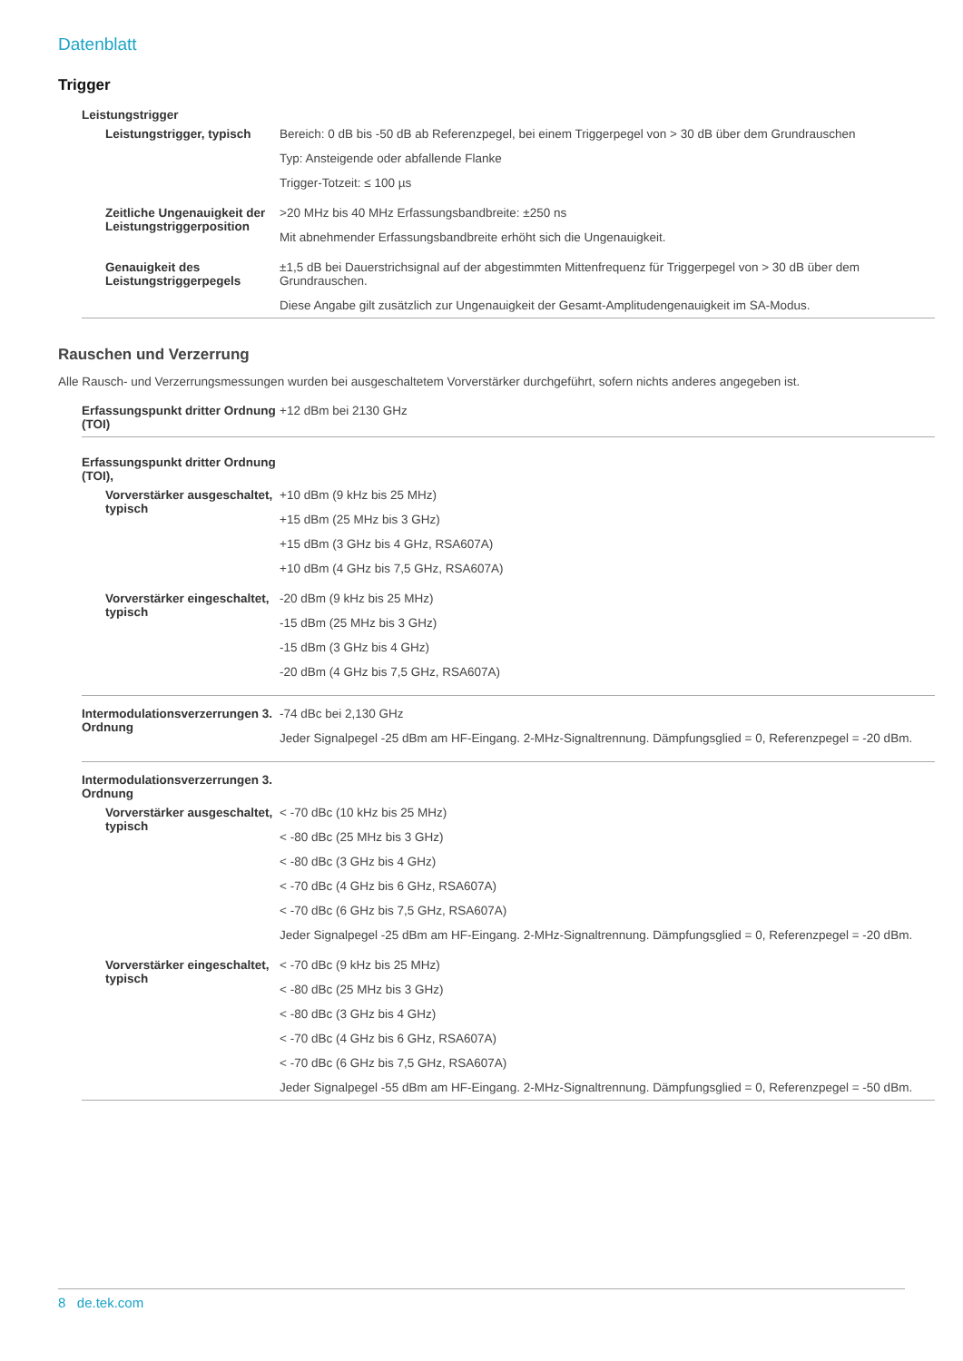Datenblatt
Trigger
| Leistungstrigger | |
| Leistungstrigger, typisch | Bereich: 0 dB bis -50 dB ab Referenzpegel, bei einem Triggerpegel von > 30 dB über dem Grundrauschen Typ: Ansteigende oder abfallende Flanke Trigger-Totzeit: ≤ 100 µs |
| Zeitliche Ungenauigkeit der Leistungstriggerposition | >20 MHz bis 40 MHz Erfassungsbandbreite: ±250 ns Mit abnehmender Erfassungsbandbreite erhöht sich die Ungenauigkeit. |
| Genauigkeit des Leistungstriggerpegels | ±1,5 dB bei Dauerstrichsignal auf der abgestimmten Mittenfrequenz für Triggerpegel von > 30 dB über dem Grundrauschen. Diese Angabe gilt zusätzlich zur Ungenauigkeit der Gesamt-Amplitudengenauigkeit im SA-Modus. |
Rauschen und Verzerrung
Alle Rausch- und Verzerrungsmessungen wurden bei ausgeschaltetem Vorverstärker durchgeführt, sofern nichts anderes angegeben ist.
| Erfassungspunkt dritter Ordnung (TOI) | +12 dBm bei 2130 GHz |
| Erfassungspunkt dritter Ordnung (TOI), | |
| Vorverstärker ausgeschaltet, typisch | +10 dBm (9 kHz bis 25 MHz) +15 dBm (25 MHz bis 3 GHz) +15 dBm (3 GHz bis 4 GHz, RSA607A) +10 dBm (4 GHz bis 7,5 GHz, RSA607A) |
| Vorverstärker eingeschaltet, typisch | -20 dBm (9 kHz bis 25 MHz) -15 dBm (25 MHz bis 3 GHz) -15 dBm (3 GHz bis 4 GHz) -20 dBm (4 GHz bis 7,5 GHz, RSA607A) |
| Intermodulationsverzerrungen 3. Ordnung | -74 dBc bei 2,130 GHz Jeder Signalpegel -25 dBm am HF-Eingang. 2-MHz-Signaltrennung. Dämpfungsglied = 0, Referenzpegel = -20 dBm. |
| Intermodulationsverzerrungen 3. Ordnung | |
| Vorverstärker ausgeschaltet, typisch | < -70 dBc (10 kHz bis 25 MHz) < -80 dBc (25 MHz bis 3 GHz) < -80 dBc (3 GHz bis 4 GHz) < -70 dBc (4 GHz bis 6 GHz, RSA607A) < -70 dBc (6 GHz bis 7,5 GHz, RSA607A) Jeder Signalpegel -25 dBm am HF-Eingang. 2-MHz-Signaltrennung. Dämpfungsglied = 0, Referenzpegel = -20 dBm. |
| Vorverstärker eingeschaltet, typisch | < -70 dBc (9 kHz bis 25 MHz) < -80 dBc (25 MHz bis 3 GHz) < -80 dBc (3 GHz bis 4 GHz) < -70 dBc (4 GHz bis 6 GHz, RSA607A) < -70 dBc (6 GHz bis 7,5 GHz, RSA607A) Jeder Signalpegel -55 dBm am HF-Eingang. 2-MHz-Signaltrennung. Dämpfungsglied = 0, Referenzpegel = -50 dBm. |
8 de.tek.com